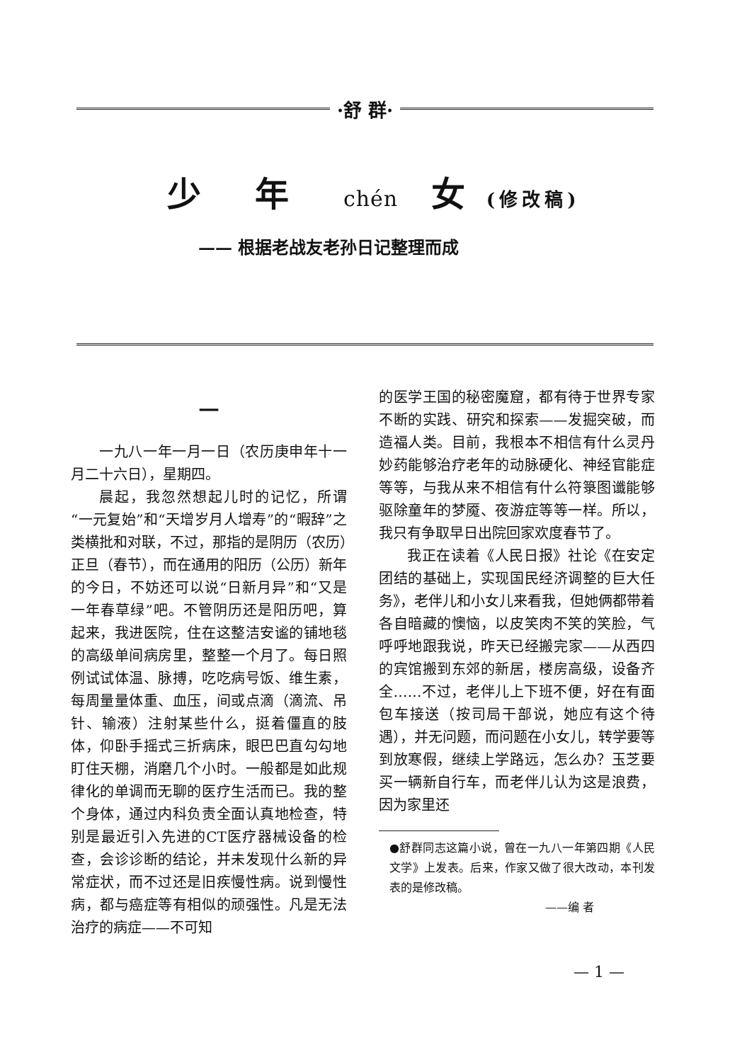·舒 群·
少 年 chén 女(修改稿)
—— 根据老战友老孙日记整理而成
一
一九八一年一月一日（农历庚申年十一月二十六日），星期四。
晨起，我忽然想起儿时的记忆，所谓“一元复始”和“天增岁月人增寿”的“暇辞”之类横批和对联，不过，那指的是阴历（农历）正旦（春节），而在通用的阳历（公历）新年的今日，不妨还可以说“日新月异”和“又是一年春草绿”吧。不管阴历还是阳历吧，算起来，我进医院，住在这整洁安谧的铺地毯的高级单间病房里，整整一个月了。每日照例试试体温、脉搏，吃吃病号饭、维生素，每周量量体重、血压，间或点滴（滴流、吊针、输液）注射某些什么，挺着僵直的肢体，仰卧手摇式三折病床，眼巴巴直勾勾地盯住天棚，消磨几个小时。一般都是如此规律化的单调而无聊的医疗生活而已。我的整个身体，通过内科负责全面认真地检查，特别是最近引入先进的CT医疗器械设备的检查，会诊诊断的结论，并未发现什么新的异常症状，而不过还是旧疾慢性病。说到慢性病，都与癌症等有相似的顽强性。凡是无法治疗的病症——不可知
的医学王国的秘密魔窟，都有待于世界专家不断的实践、研究和探索——发掘突破，而造福人类。目前，我根本不相信有什么灵丹妙药能够治疗老年的动脉硬化、神经官能症等等，与我从来不相信有什么符箓图谶能够驱除童年的梦魇、夜游症等等一样。所以，我只有争取早日出院回家欢度春节了。
我正在读着《人民日报》社论《在安定团结的基础上，实现国民经济调整的巨大任务》，老伴儿和小女儿来看我，但她俩都带着各自暗藏的懊恼，以皮笑肉不笑的笑脸，气呼呼地跟我说，昨天已经搬完家——从西四的宾馆搬到东郊的新居，楼房高级，设备齐全……不过，老伴儿上下班不便，好在有面包车接送（按司局干部说，她应有这个待遇），并无问题，而问题在小女儿，转学要等到放寒假，继续上学路远，怎么办？玉芝要买一辆新自行车，而老伴儿认为这是浪费，因为家里还
●舒群同志这篇小说，曾在一九八一年第四期《人民文学》上发表。后来，作家又做了很大改动，本刊发表的是修改稿。
——编 者
— 1 —